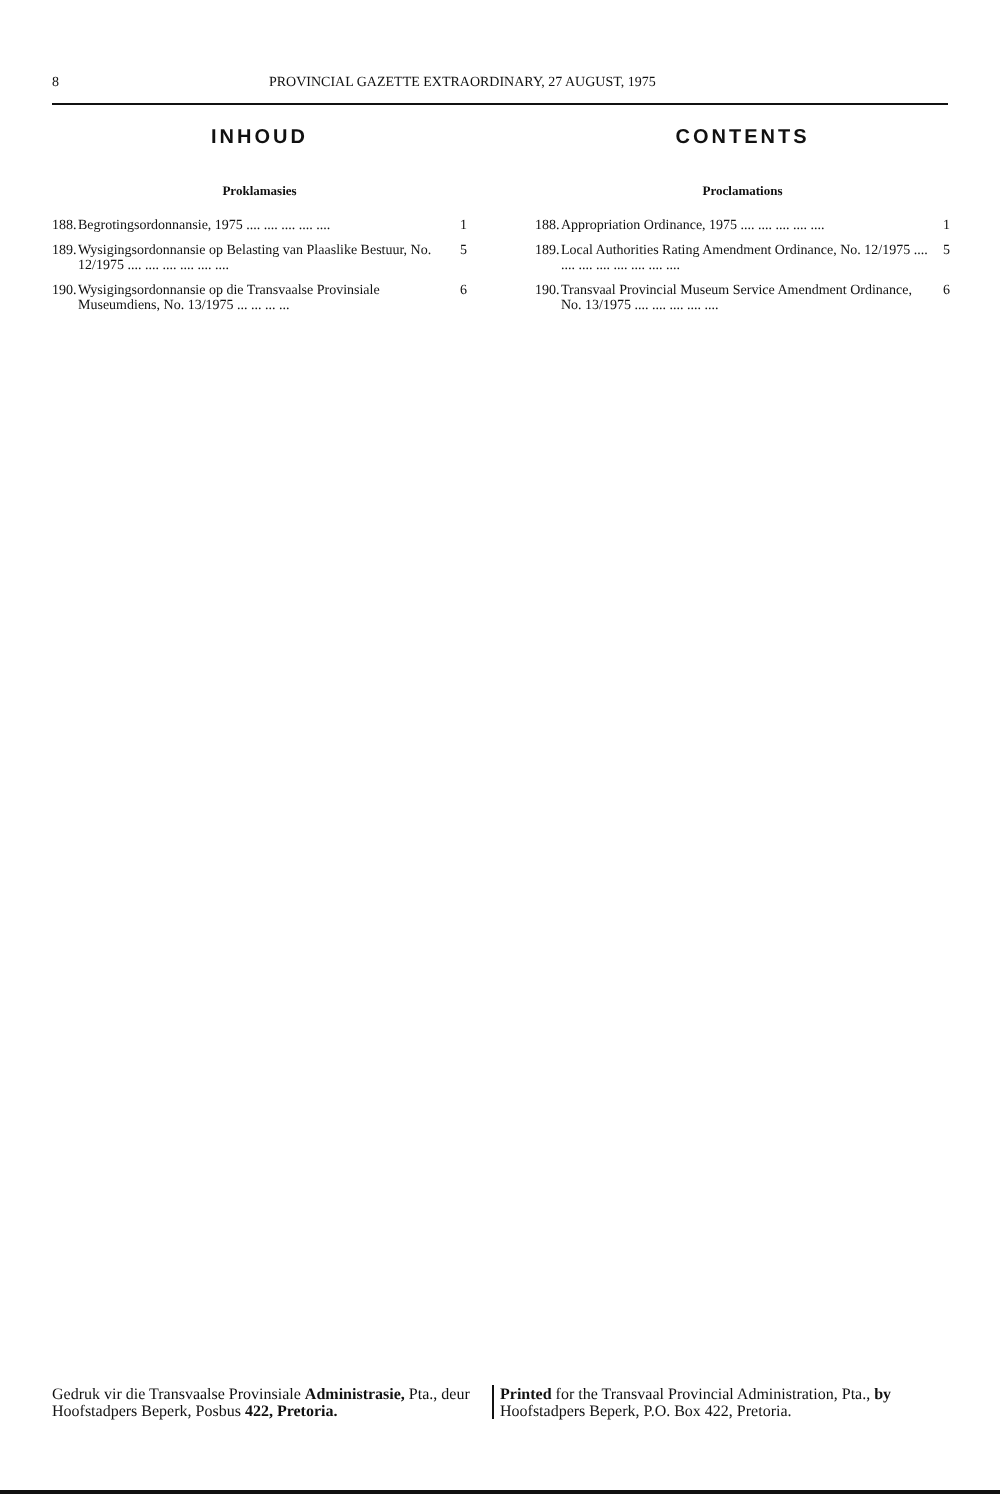8 PROVINCIAL GAZETTE EXTRAORDINARY, 27 AUGUST, 1975
INHOUD
Proklamasies
188. Begrotingsordonnansie, 1975 .... .... .... .... .... 1
189. Wysigingsordonnansie op Belasting van Plaaslike Bestuur, No. 12/1975 .... .... .... .... .... .... 5
190. Wysigingsordonnansie op die Transvaalse Provinsiale Museumdiens, No. 13/1975 ... ... ... ... 6
CONTENTS
Proclamations
188. Appropriation Ordinance, 1975 .... .... .... .... .... 1
189. Local Authorities Rating Amendment Ordinance, No. 12/1975 .... .... .... .... .... .... .... .... 5
190. Transvaal Provincial Museum Service Amendment Ordinance, No. 13/1975 .... .... .... .... .... 6
Gedruk vir die Transvaalse Provinsiale Administrasie, Pta., deur Hoofstadpers Beperk, Posbus 422, Pretoria.
Printed for the Transvaal Provincial Administration, Pta., by Hoofstadpers Beperk, P.O. Box 422, Pretoria.